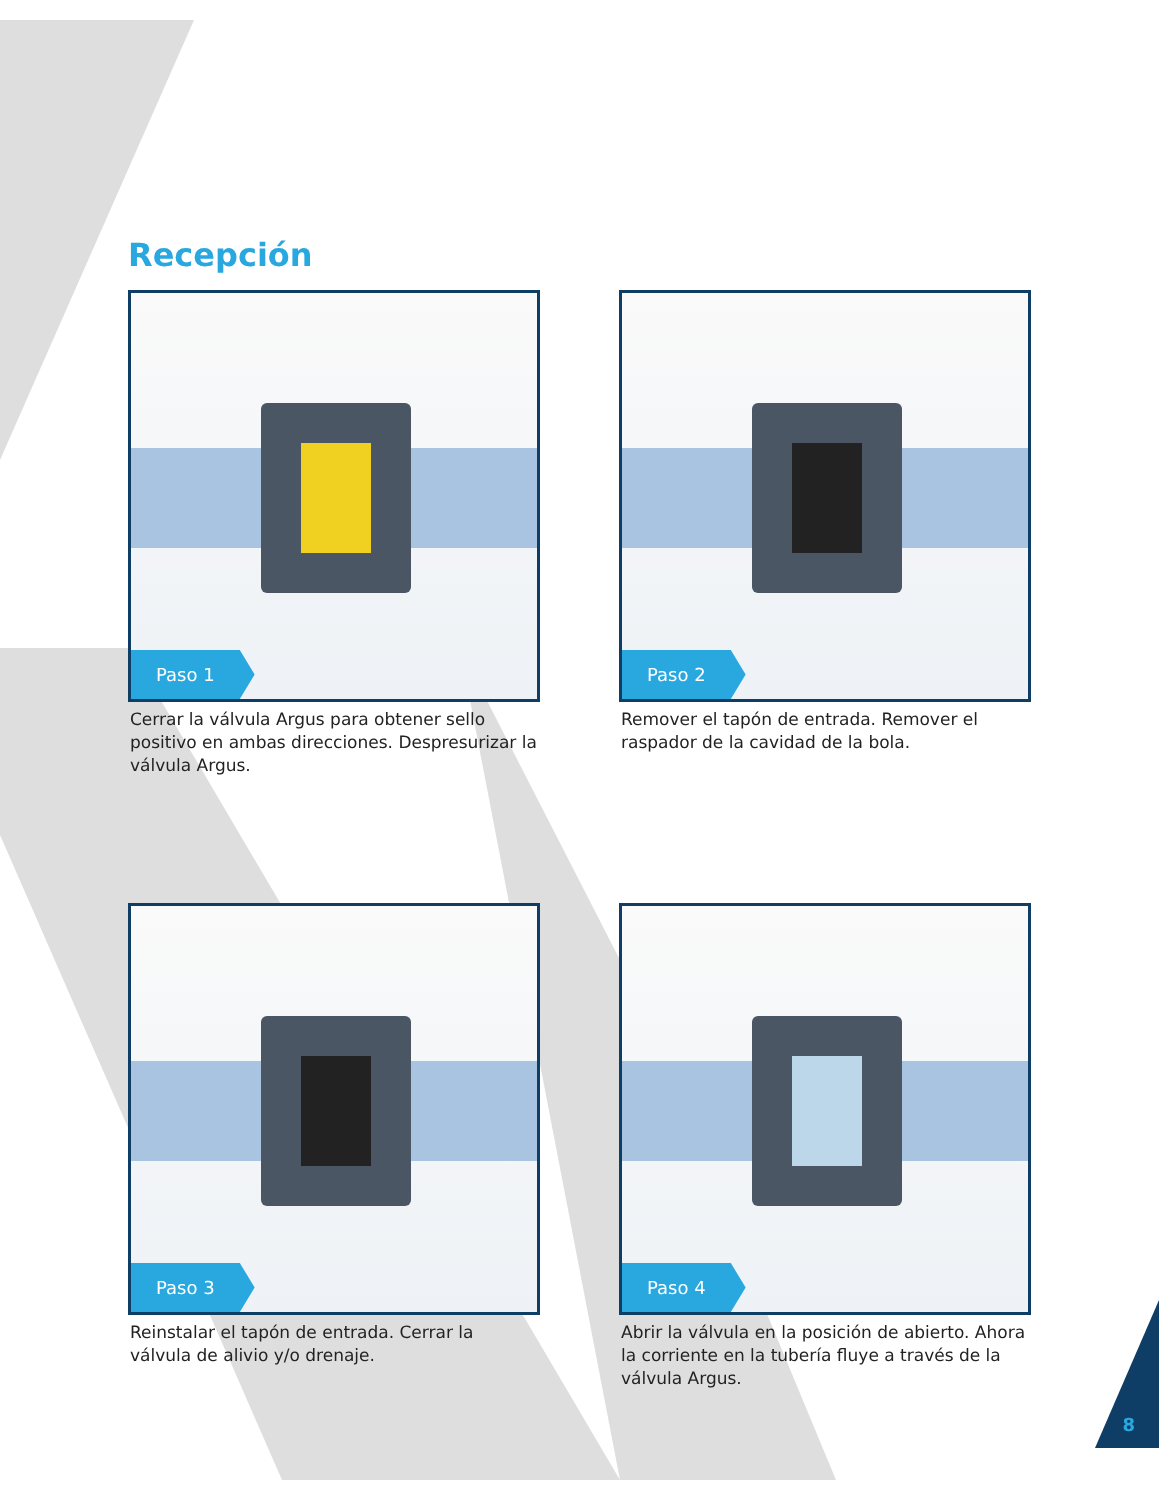Recepción
Paso 1
Cerrar la válvula Argus para obtener sello positivo en ambas direcciones. Despresurizar la válvula Argus.
Paso 2
Remover el tapón de entrada. Remover el raspador de la cavidad de la bola.
Paso 3
Reinstalar el tapón de entrada. Cerrar la válvula de alivio y/o drenaje.
Paso 4
Abrir la válvula en la posición de abierto. Ahora la corriente en la tubería fluye a través de la válvula Argus.
8